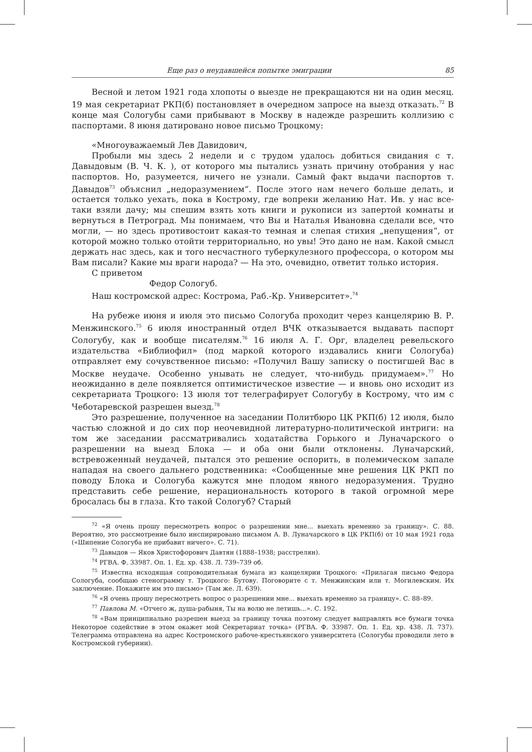Еще раз о неудавшейся попытке эмиграции 85
Весной и летом 1921 года хлопоты о выезде не прекращаются ни на один месяц. 19 мая секретариат РКП(б) постановляет в очередном запросе на выезд отказать.<sup>72</sup> В конце мая Сологубы сами прибывают в Москву в надежде разрешить коллизию с паспортами. 8 июня датировано новое письмо Троцкому:
«Многоуважаемый Лев Давидович,
Пробыли мы здесь 2 недели и с трудом удалось добиться свидания с т. Давыдовым (В. Ч. К. ), от которого мы пытались узнать причину отобрания у нас паспортов. Но, разумеется, ничего не узнали. Самый факт выдачи паспортов т. Давыдов<sup>73</sup> объяснил „недоразумением“. После этого нам нечего больше делать, и остается только уехать, пока в Кострому, где вопреки желанию Нат. Ив. у нас все-таки взяли дачу; мы спешим взять хоть книги и рукописи из запертой комнаты и вернуться в Петроград. Мы понимаем, что Вы и Наталья Ивановна сделали все, что могли, — но здесь противостоит какая-то темная и слепая стихия „непущения“, от которой можно только отойти территориально, но увы! Это дано не нам. Какой смысл держать нас здесь, как и того несчастного туберкулезного профессора, о котором мы Вам писали? Какие мы враги народа? — На это, очевидно, ответит только история.
С приветом
Федор Сологуб.
Наш костромской адрес: Кострома, Раб.-Кр. Университет».<sup>74</sup>
На рубеже июня и июля это письмо Сологуба проходит через канцелярию В. Р. Менжинского.<sup>75</sup> 6 июля иностранный отдел ВЧК отказывается выдавать паспорт Сологубу, как и вообще писателям.<sup>76</sup> 16 июля А. Г. Орг, владелец ревельского издательства «Библиофил» (под маркой которого издавались книги Сологуба) отправляет ему сочувственное письмо: «Получил Вашу записку о постигшей Вас в Москве неудаче. Особенно унывать не следует, что-нибудь придумаем».<sup>77</sup> Но неожиданно в деле появляется оптимистическое известие — и вновь оно исходит из секретариата Троцкого: 13 июля тот телеграфирует Сологубу в Кострому, что им с Чеботаревской разрешен выезд.<sup>78</sup>
Это разрешение, полученное на заседании Политбюро ЦК РКП(б) 12 июля, было частью сложной и до сих пор неочевидной литературно-политической интриги: на том же заседании рассматривались ходатайства Горького и Луначарского о разрешении на выезд Блока — и оба они были отклонены. Луначарский, встревоженный неудачей, пытался это решение оспорить, в полемическом запале нападая на своего дальнего родственника: «Сообщенные мне решения ЦК РКП по поводу Блока и Сологуба кажутся мне плодом явного недоразумения. Трудно представить себе решение, нерациональность которого в такой огромной мере бросалась бы в глаза. Кто такой Сологуб? Старый
<sup>72</sup> «Я очень прошу пересмотреть вопрос о разрешении мне... выехать временно за границу». С. 88. Вероятно, это рассмотрение было инспирировано письмом А. В. Луначарского в ЦК РКП(б) от 10 мая 1921 года («Шипение Сологуба не прибавит ничего». С. 71).
<sup>73</sup> Давыдов — Яков Христофорович Давтян (1888–1938; расстрелян).
<sup>74</sup> РГВА. Ф. 33987. Оп. 1. Ед. хр. 438. Л. 739–739 об.
<sup>75</sup> Известна исходящая сопроводительная бумага из канцелярии Троцкого: «Прилагая письмо Федора Сологуба, сообщаю стенограмму т. Троцкого: Бутову. Поговорите с т. Менжинским или т. Могилевским. Их заключение. Покажите им это письмо» (Там же. Л. 639).
<sup>76</sup> «Я очень прошу пересмотреть вопрос о разрешении мне... выехать временно за границу». С. 88–89.
<sup>77</sup> Павлова М. «Отчего ж, душа-рабыня, Ты на волю не летишь...». С. 192.
<sup>78</sup> «Вам принципиально разрешен выезд за границу точка поэтому следует выправлять все бумаги точка Некоторое содействие в этом окажет мой Секретариат точка» (РГВА. Ф. 33987. Оп. 1. Ед. хр. 438. Л. 737). Телеграмма отправлена на адрес Костромского рабоче-крестьянского университета (Сологубы проводили лето в Костромской губернии).